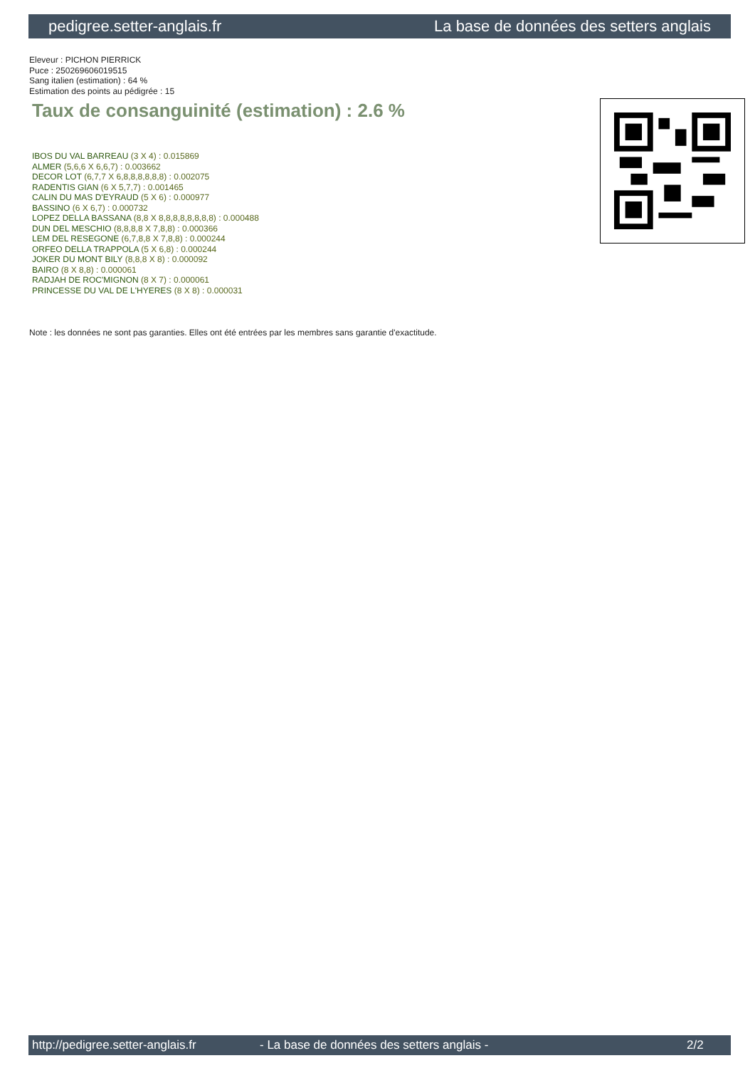pedigree.setter-anglais.fr La base de données des setters anglais
Eleveur : PICHON PIERRICK
Puce : 250269606019515
Sang italien (estimation) : 64 %
Estimation des points au pédigrée : 15
Taux de consanguinité (estimation) : 2.6 %
IBOS DU VAL BARREAU (3 X 4) : 0.015869
ALMER (5,6,6 X 6,6,7) : 0.003662
DECOR LOT (6,7,7 X 6,8,8,8,8,8,8) : 0.002075
RADENTIS GIAN (6 X 5,7,7) : 0.001465
CALIN DU MAS D'EYRAUD (5 X 6) : 0.000977
BASSINO (6 X 6,7) : 0.000732
LOPEZ DELLA BASSANA (8,8 X 8,8,8,8,8,8,8,8) : 0.000488
DUN DEL MESCHIO (8,8,8,8 X 7,8,8) : 0.000366
LEM DEL RESEGONE (6,7,8,8 X 7,8,8) : 0.000244
ORFEO DELLA TRAPPOLA (5 X 6,8) : 0.000244
JOKER DU MONT BILY (8,8,8 X 8) : 0.000092
BAIRO (8 X 8,8) : 0.000061
RADJAH DE ROC'MIGNON (8 X 7) : 0.000061
PRINCESSE DU VAL DE L'HYERES (8 X 8) : 0.000031
Note : les données ne sont pas garanties. Elles ont été entrées par les membres sans garantie d'exactitude.
http://pedigree.setter-anglais.fr - La base de données des setters anglais - 2/2